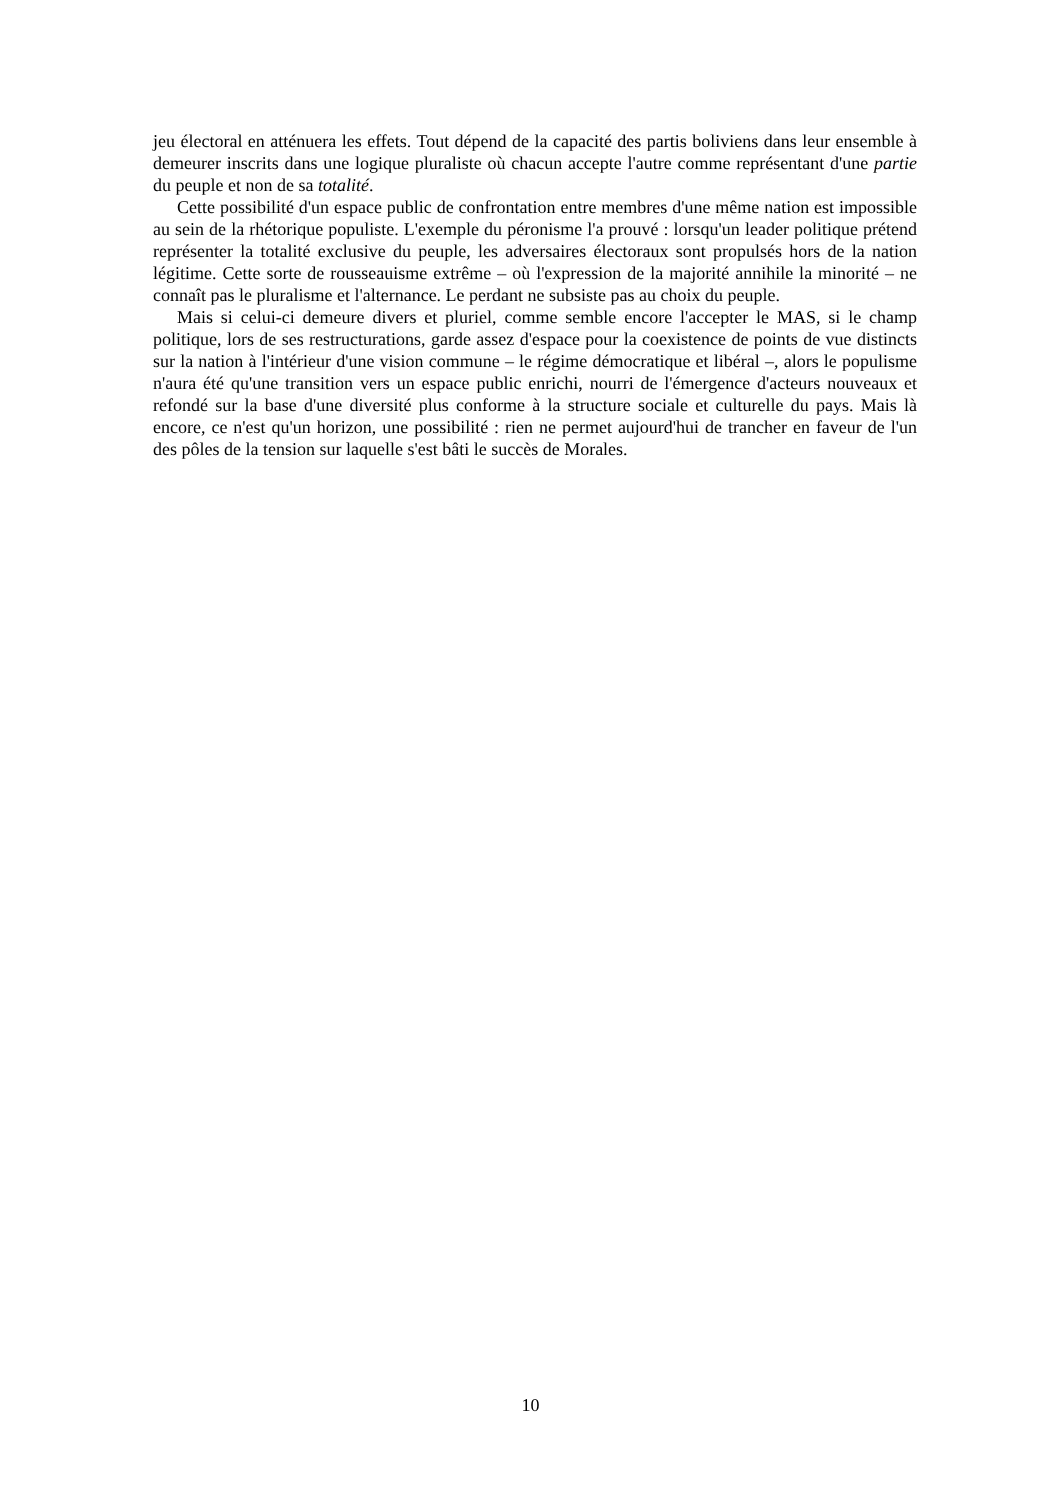jeu électoral en atténuera les effets. Tout dépend de la capacité des partis boliviens dans leur ensemble à demeurer inscrits dans une logique pluraliste où chacun accepte l'autre comme représentant d'une partie du peuple et non de sa totalité.
Cette possibilité d'un espace public de confrontation entre membres d'une même nation est impossible au sein de la rhétorique populiste. L'exemple du péronisme l'a prouvé : lorsqu'un leader politique prétend représenter la totalité exclusive du peuple, les adversaires électoraux sont propulsés hors de la nation légitime. Cette sorte de rousseauisme extrême – où l'expression de la majorité annihile la minorité – ne connaît pas le pluralisme et l'alternance. Le perdant ne subsiste pas au choix du peuple.
Mais si celui-ci demeure divers et pluriel, comme semble encore l'accepter le MAS, si le champ politique, lors de ses restructurations, garde assez d'espace pour la coexistence de points de vue distincts sur la nation à l'intérieur d'une vision commune – le régime démocratique et libéral –, alors le populisme n'aura été qu'une transition vers un espace public enrichi, nourri de l'émergence d'acteurs nouveaux et refondé sur la base d'une diversité plus conforme à la structure sociale et culturelle du pays. Mais là encore, ce n'est qu'un horizon, une possibilité : rien ne permet aujourd'hui de trancher en faveur de l'un des pôles de la tension sur laquelle s'est bâti le succès de Morales.
10